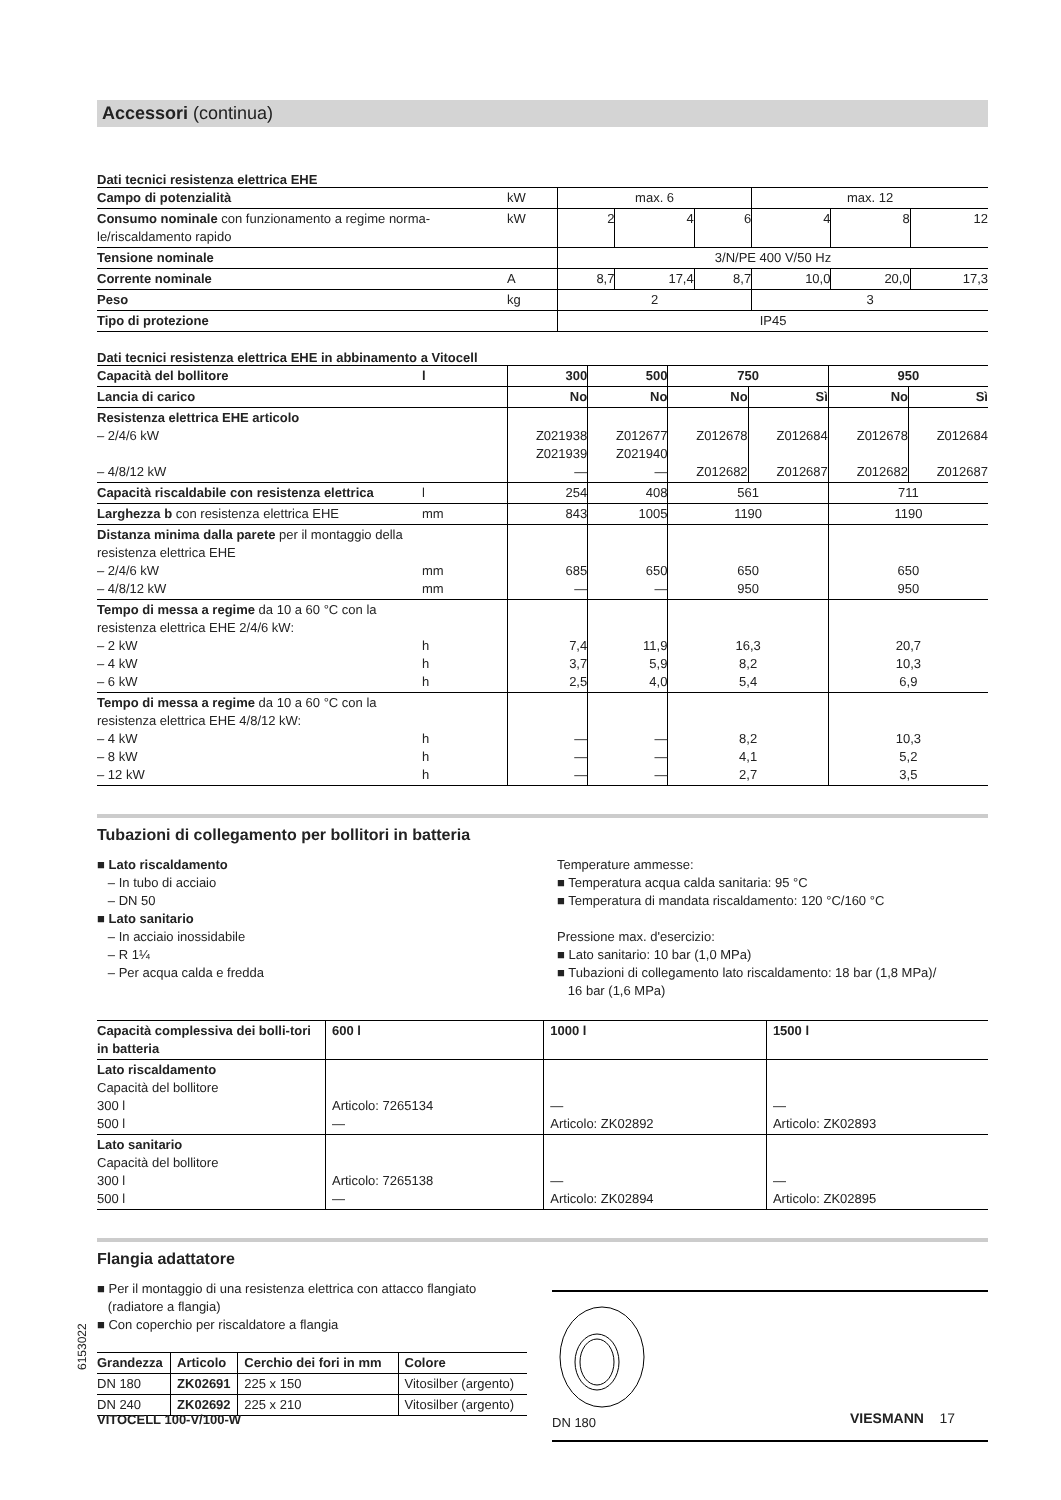Accessori (continua)
Dati tecnici resistenza elettrica EHE
| Campo di potenzialità | kW | max. 6 | | | max. 12 | | |
| Consumo nominale con funzionamento a regime norma-le/riscaldamento rapido | kW | 2 | 4 | 6 | 4 | 8 | 12 |
| Tensione nominale | | 3/N/PE 400 V/50 Hz | | | | | |
| Corrente nominale | A | 8,7 | 17,4 | 8,7 | 10,0 | 20,0 | 17,3 |
| Peso | kg | 2 | | | 3 | | |
| Tipo di protezione | | IP45 | | | | | |
Dati tecnici resistenza elettrica EHE in abbinamento a Vitocell
| Capacità del bollitore | l | 300 | 500 | 750 | | 950 | |
| Lancia di carico | | No | No | No | Sì | No | Sì |
| Resistenza elettrica EHE articolo – 2/4/6 kW – 4/8/12 kW | | Z021938 Z021939 — | Z012677 Z021940 — | Z012678 Z012682 | Z012684 Z012687 | Z012678 Z012682 | Z012684 Z012687 |
| Capacità riscaldabile con resistenza elettrica | l | 254 | 408 | 561 | | 711 | |
| Larghezza b con resistenza elettrica EHE | mm | 843 | 1005 | 1190 | | 1190 | |
| Distanza minima dalla parete per il montaggio della resistenza elettrica EHE – 2/4/6 kW – 4/8/12 kW | mm mm | 685 — | 650 — | 650 950 | | 650 950 | |
| Tempo di messa a regime da 10 a 60 °C con la resistenza elettrica EHE 2/4/6 kW: – 2 kW – 4 kW – 6 kW | h h h | 7,4 3,7 2,5 | 11,9 5,9 4,0 | 16,3 8,2 5,4 | | 20,7 10,3 6,9 | |
| Tempo di messa a regime da 10 a 60 °C con la resistenza elettrica EHE 4/8/12 kW: – 4 kW – 8 kW – 12 kW | h h h | — — — | — — — | 8,2 4,1 2,7 | | 10,3 5,2 3,5 | |
Tubazioni di collegamento per bollitori in batteria
■ Lato riscaldamento
– In tubo di acciaio
– DN 50
■ Lato sanitario
– In acciaio inossidabile
– R 1¼
– Per acqua calda e fredda
Temperature ammesse:
■ Temperatura acqua calda sanitaria: 95 °C
■ Temperatura di mandata riscaldamento: 120 °C/160 °C
Pressione max. d'esercizio:
■ Lato sanitario: 10 bar (1,0 MPa)
■ Tubazioni di collegamento lato riscaldamento: 18 bar (1,8 MPa)/
16 bar (1,6 MPa)
| Capacità complessiva dei bolli-tori in batteria | 600 l | 1000 l | 1500 l |
| Lato riscaldamento Capacità del bollitore 300 l 500 l | Articolo: 7265134 — | — Articolo: ZK02892 | — Articolo: ZK02893 |
| Lato sanitario Capacità del bollitore 300 l 500 l | Articolo: 7265138 — | — Articolo: ZK02894 | — Articolo: ZK02895 |
Flangia adattatore
■ Per il montaggio di una resistenza elettrica con attacco flangiato
(radiatore a flangia)
■ Con coperchio per riscaldatore a flangia
| Grandezza | Articolo | Cerchio dei fori in mm | Colore |
| DN 180 | ZK02691 | 225 x 150 | Vitosilber (argento) |
| DN 240 | ZK02692 | 225 x 210 | Vitosilber (argento) |
DN 180
6153022
VITOCELL 100-V/100-W VIESMANN 17